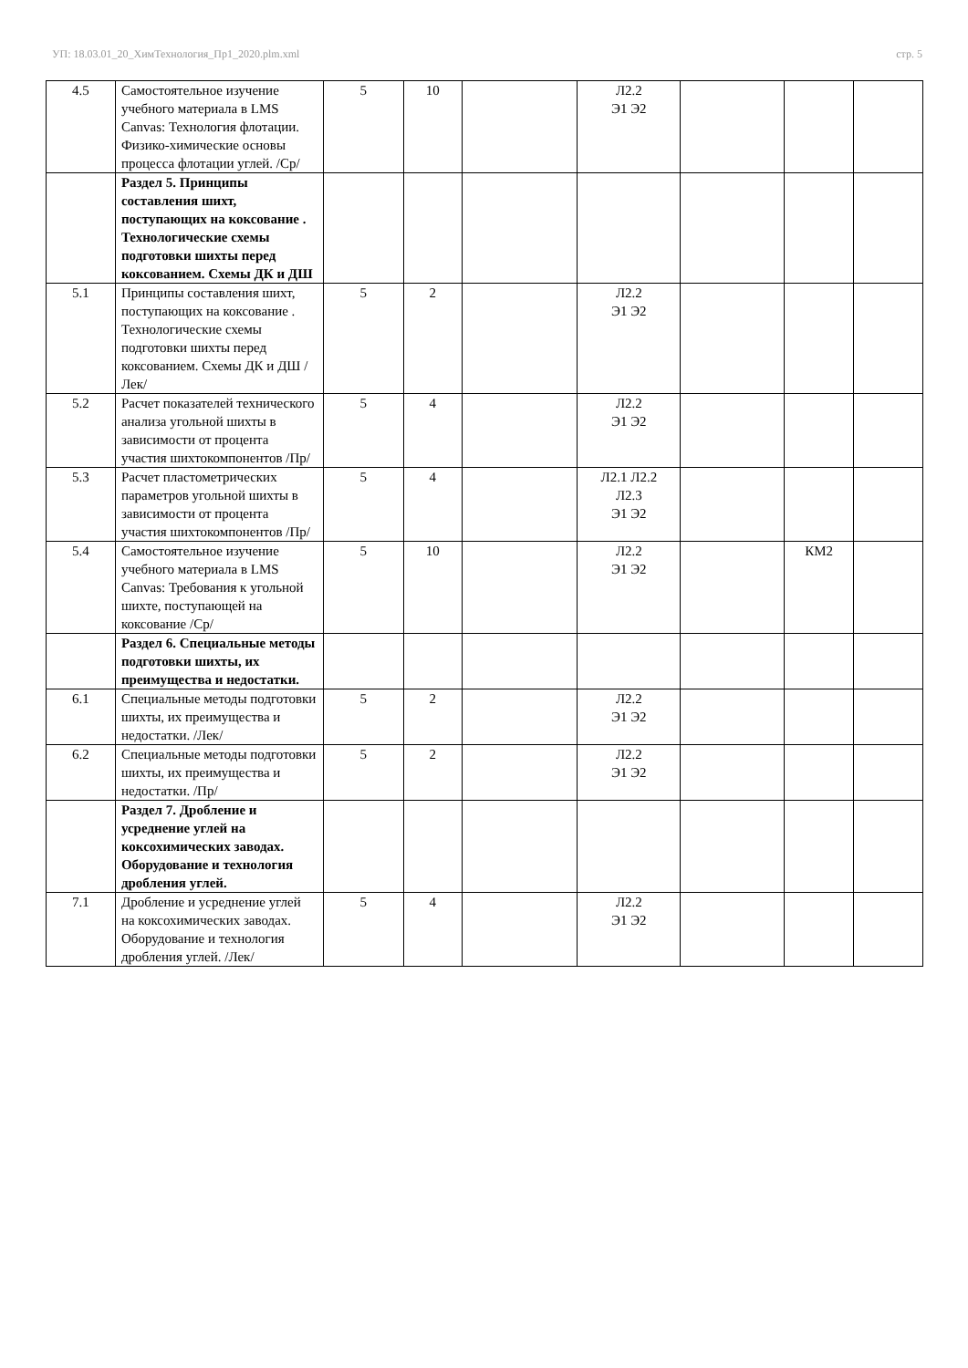УП: 18.03.01_20_ХимТехнология_Пр1_2020.plm.xml стр. 5
| 4.5 | Самостоятельное изучение учебного материала в LMS Canvas: Технология флотации. Физико-химические основы процесса флотации углей. /Ср/ | 5 | 10 | | Л2.2 Э1 Э2 | | | |
| | Раздел 5. Принципы составления шихт, поступающих на коксование . Технологические схемы подготовки шихты перед коксованием. Схемы ДК и ДШ | | | | | | | |
| 5.1 | Принципы составления шихт, поступающих на коксование . Технологические схемы подготовки шихты перед коксованием. Схемы ДК и ДШ /Лек/ | 5 | 2 | | Л2.2 Э1 Э2 | | | |
| 5.2 | Расчет показателей технического анализа угольной шихты в зависимости от процента участия шихтокомпонентов /Пр/ | 5 | 4 | | Л2.2 Э1 Э2 | | | |
| 5.3 | Расчет пластометрических параметров угольной шихты в зависимости от процента участия шихтокомпонентов /Пр/ | 5 | 4 | | Л2.1 Л2.2 Л2.3 Э1 Э2 | | | |
| 5.4 | Самостоятельное изучение учебного материала в LMS Canvas: Требования к угольной шихте, поступающей на коксование /Ср/ | 5 | 10 | | Л2.2 Э1 Э2 | | КМ2 | |
| | Раздел 6. Специальные методы подготовки шихты, их преимущества и недостатки. | | | | | | | |
| 6.1 | Специальные методы подготовки шихты, их преимущества и недостатки. /Лек/ | 5 | 2 | | Л2.2 Э1 Э2 | | | |
| 6.2 | Специальные методы подготовки шихты, их преимущества и недостатки. /Пр/ | 5 | 2 | | Л2.2 Э1 Э2 | | | |
| | Раздел 7. Дробление и усреднение углей на коксохимических заводах. Оборудование и технология дробления углей. | | | | | | | |
| 7.1 | Дробление и усреднение углей на коксохимических заводах. Оборудование и технология дробления углей. /Лек/ | 5 | 4 | | Л2.2 Э1 Э2 | | | |